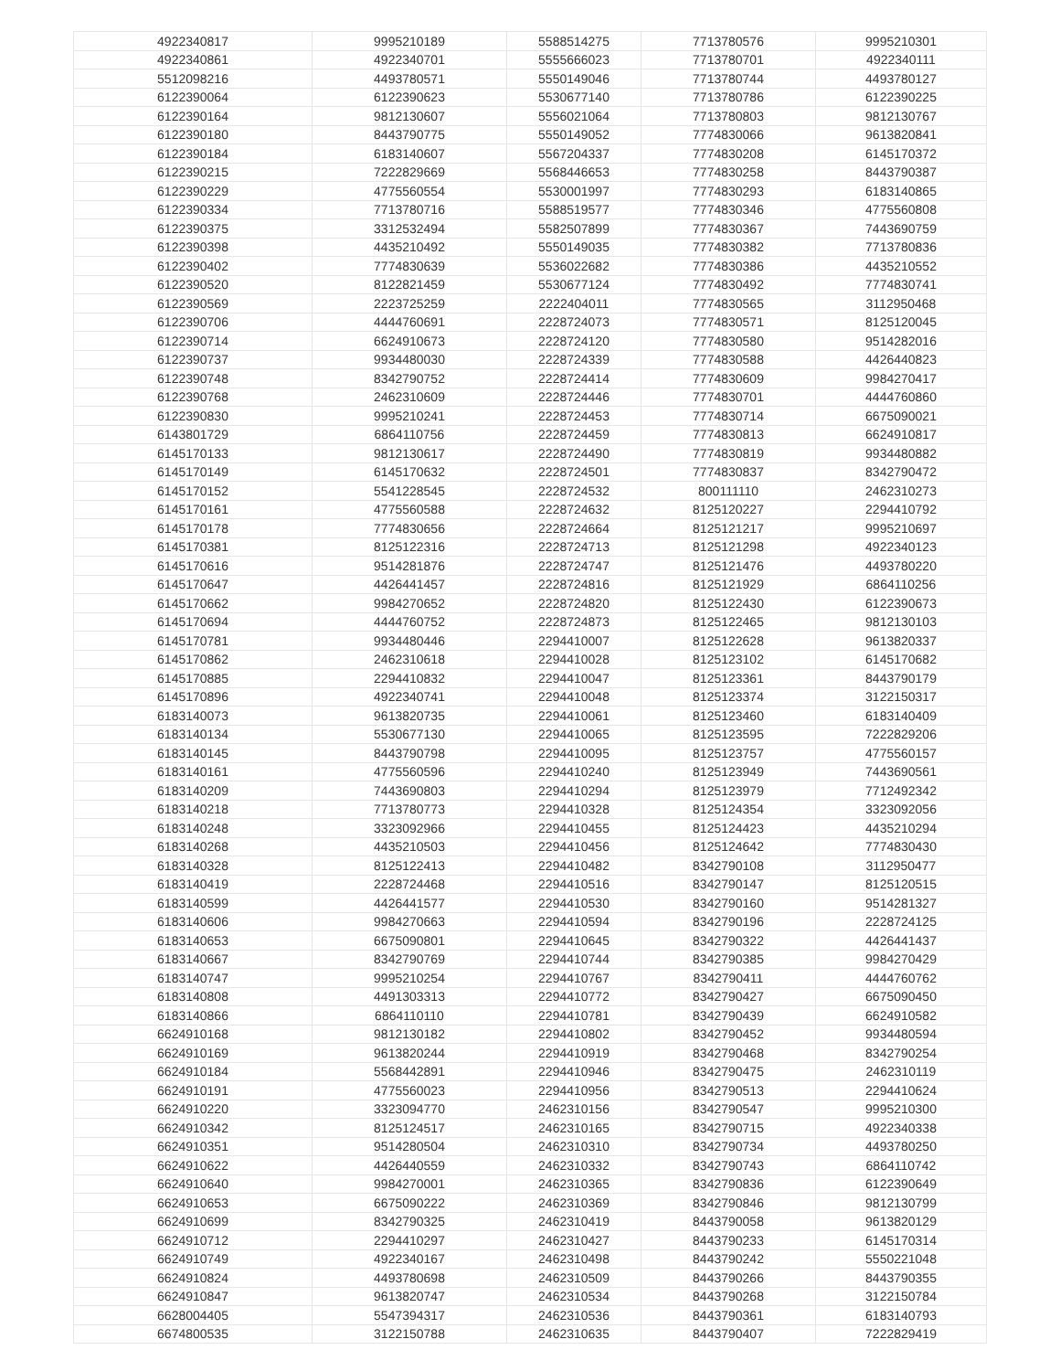| 4922340817 | 9995210189 | 5588514275 | 7713780576 | 9995210301 |
| 4922340861 | 4922340701 | 5555666023 | 7713780701 | 4922340111 |
| 5512098216 | 4493780571 | 5550149046 | 7713780744 | 4493780127 |
| 6122390064 | 6122390623 | 5530677140 | 7713780786 | 6122390225 |
| 6122390164 | 9812130607 | 5556021064 | 7713780803 | 9812130767 |
| 6122390180 | 8443790775 | 5550149052 | 7774830066 | 9613820841 |
| 6122390184 | 6183140607 | 5567204337 | 7774830208 | 6145170372 |
| 6122390215 | 7222829669 | 5568446653 | 7774830258 | 8443790387 |
| 6122390229 | 4775560554 | 5530001997 | 7774830293 | 6183140865 |
| 6122390334 | 7713780716 | 5588519577 | 7774830346 | 4775560808 |
| 6122390375 | 3312532494 | 5582507899 | 7774830367 | 7443690759 |
| 6122390398 | 4435210492 | 5550149035 | 7774830382 | 7713780836 |
| 6122390402 | 7774830639 | 5536022682 | 7774830386 | 4435210552 |
| 6122390520 | 8122821459 | 5530677124 | 7774830492 | 7774830741 |
| 6122390569 | 2223725259 | 2222404011 | 7774830565 | 3112950468 |
| 6122390706 | 4444760691 | 2228724073 | 7774830571 | 8125120045 |
| 6122390714 | 6624910673 | 2228724120 | 7774830580 | 9514282016 |
| 6122390737 | 9934480030 | 2228724339 | 7774830588 | 4426440823 |
| 6122390748 | 8342790752 | 2228724414 | 7774830609 | 9984270417 |
| 6122390768 | 2462310609 | 2228724446 | 7774830701 | 4444760860 |
| 6122390830 | 9995210241 | 2228724453 | 7774830714 | 6675090021 |
| 6143801729 | 6864110756 | 2228724459 | 7774830813 | 6624910817 |
| 6145170133 | 9812130617 | 2228724490 | 7774830819 | 9934480882 |
| 6145170149 | 6145170632 | 2228724501 | 7774830837 | 8342790472 |
| 6145170152 | 5541228545 | 2228724532 | 800111110 | 2462310273 |
| 6145170161 | 4775560588 | 2228724632 | 8125120227 | 2294410792 |
| 6145170178 | 7774830656 | 2228724664 | 8125121217 | 9995210697 |
| 6145170381 | 8125122316 | 2228724713 | 8125121298 | 4922340123 |
| 6145170616 | 9514281876 | 2228724747 | 8125121476 | 4493780220 |
| 6145170647 | 4426441457 | 2228724816 | 8125121929 | 6864110256 |
| 6145170662 | 9984270652 | 2228724820 | 8125122430 | 6122390673 |
| 6145170694 | 4444760752 | 2228724873 | 8125122465 | 9812130103 |
| 6145170781 | 9934480446 | 2294410007 | 8125122628 | 9613820337 |
| 6145170862 | 2462310618 | 2294410028 | 8125123102 | 6145170682 |
| 6145170885 | 2294410832 | 2294410047 | 8125123361 | 8443790179 |
| 6145170896 | 4922340741 | 2294410048 | 8125123374 | 3122150317 |
| 6183140073 | 9613820735 | 2294410061 | 8125123460 | 6183140409 |
| 6183140134 | 5530677130 | 2294410065 | 8125123595 | 7222829206 |
| 6183140145 | 8443790798 | 2294410095 | 8125123757 | 4775560157 |
| 6183140161 | 4775560596 | 2294410240 | 8125123949 | 7443690561 |
| 6183140209 | 7443690803 | 2294410294 | 8125123979 | 7712492342 |
| 6183140218 | 7713780773 | 2294410328 | 8125124354 | 3323092056 |
| 6183140248 | 3323092966 | 2294410455 | 8125124423 | 4435210294 |
| 6183140268 | 4435210503 | 2294410456 | 8125124642 | 7774830430 |
| 6183140328 | 8125122413 | 2294410482 | 8342790108 | 3112950477 |
| 6183140419 | 2228724468 | 2294410516 | 8342790147 | 8125120515 |
| 6183140599 | 4426441577 | 2294410530 | 8342790160 | 9514281327 |
| 6183140606 | 9984270663 | 2294410594 | 8342790196 | 2228724125 |
| 6183140653 | 6675090801 | 2294410645 | 8342790322 | 4426441437 |
| 6183140667 | 8342790769 | 2294410744 | 8342790385 | 9984270429 |
| 6183140747 | 9995210254 | 2294410767 | 8342790411 | 4444760762 |
| 6183140808 | 4491303313 | 2294410772 | 8342790427 | 6675090450 |
| 6183140866 | 6864110110 | 2294410781 | 8342790439 | 6624910582 |
| 6624910168 | 9812130182 | 2294410802 | 8342790452 | 9934480594 |
| 6624910169 | 9613820244 | 2294410919 | 8342790468 | 8342790254 |
| 6624910184 | 5568442891 | 2294410946 | 8342790475 | 2462310119 |
| 6624910191 | 4775560023 | 2294410956 | 8342790513 | 2294410624 |
| 6624910220 | 3323094770 | 2462310156 | 8342790547 | 9995210300 |
| 6624910342 | 8125124517 | 2462310165 | 8342790715 | 4922340338 |
| 6624910351 | 9514280504 | 2462310310 | 8342790734 | 4493780250 |
| 6624910622 | 4426440559 | 2462310332 | 8342790743 | 6864110742 |
| 6624910640 | 9984270001 | 2462310365 | 8342790836 | 6122390649 |
| 6624910653 | 6675090222 | 2462310369 | 8342790846 | 9812130799 |
| 6624910699 | 8342790325 | 2462310419 | 8443790058 | 9613820129 |
| 6624910712 | 2294410297 | 2462310427 | 8443790233 | 6145170314 |
| 6624910749 | 4922340167 | 2462310498 | 8443790242 | 5550221048 |
| 6624910824 | 4493780698 | 2462310509 | 8443790266 | 8443790355 |
| 6624910847 | 9613820747 | 2462310534 | 8443790268 | 3122150784 |
| 6628004405 | 5547394317 | 2462310536 | 8443790361 | 6183140793 |
| 6674800535 | 3122150788 | 2462310635 | 8443790407 | 7222829419 |